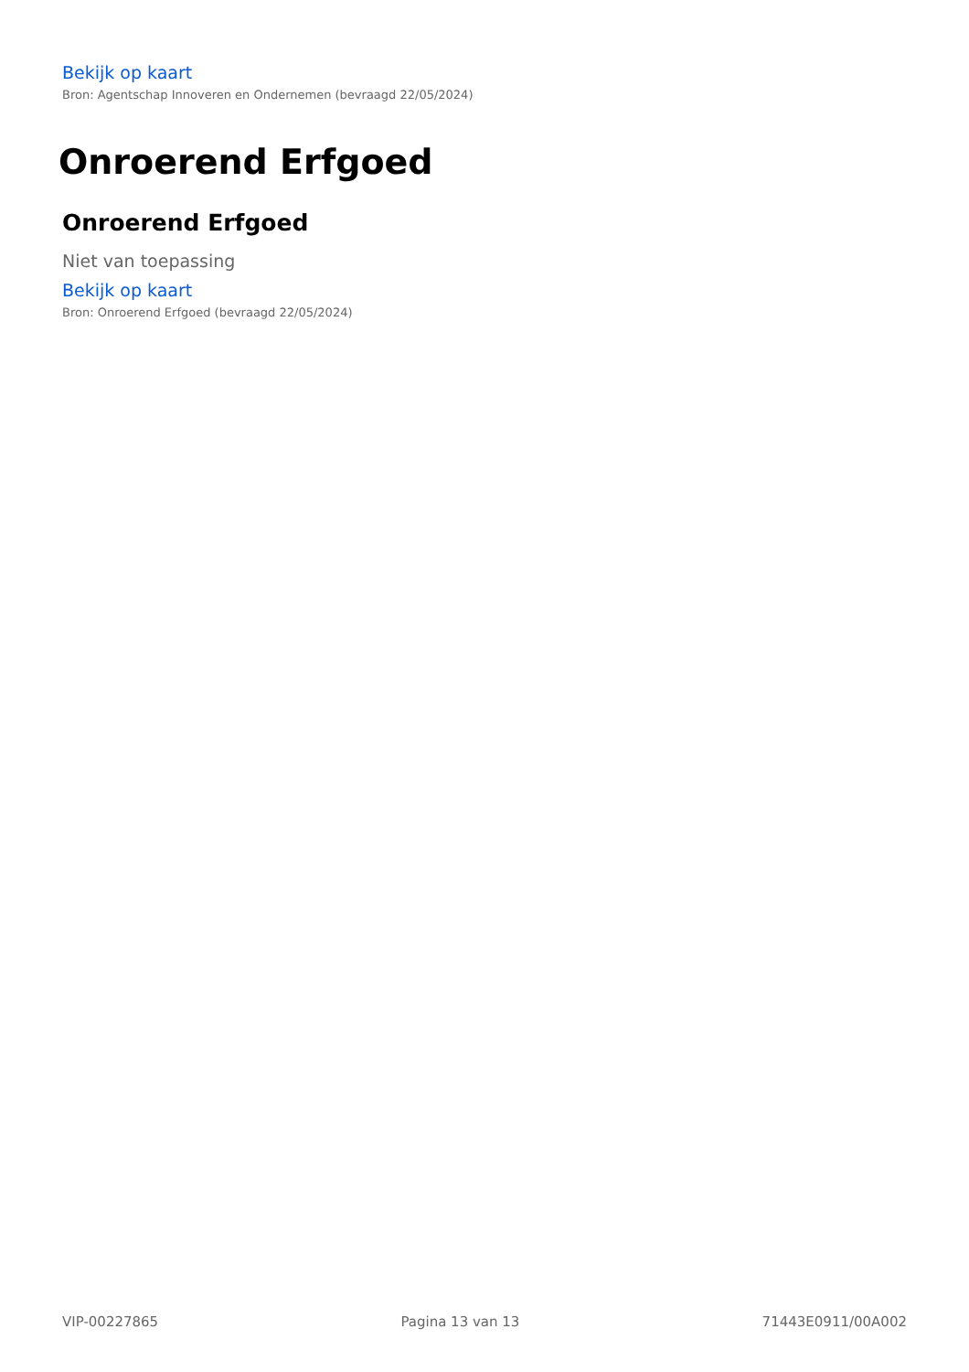Bekijk op kaart
Bron: Agentschap Innoveren en Ondernemen (bevraagd 22/05/2024)
Onroerend Erfgoed
Onroerend Erfgoed
Niet van toepassing
Bekijk op kaart
Bron: Onroerend Erfgoed (bevraagd 22/05/2024)
VIP-00227865 Pagina 13 van 13 71443E0911/00A002